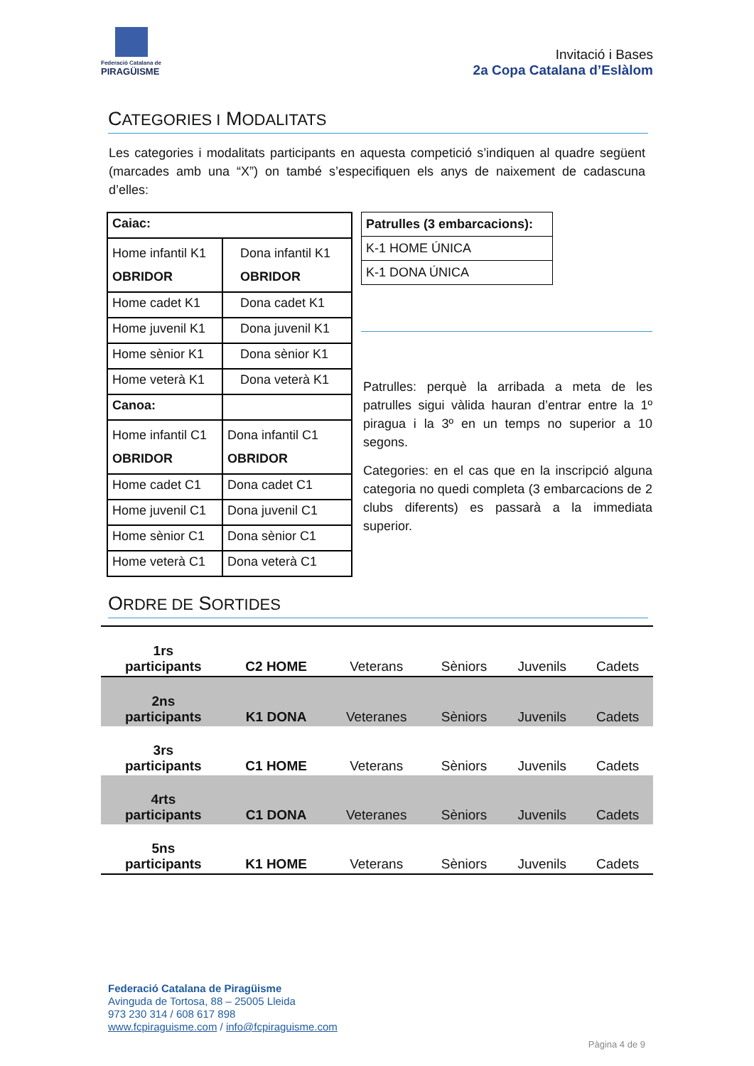Federació Catalana de
PIRAGÜISME
Invitació i Bases
2a Copa Catalana d’Eslàlom
CATEGORIES I MODALITATS
Les categories i modalitats participants en aquesta competició s’indiquen al quadre següent (marcades amb una “X”) on també s’especifiquen els anys de naixement de cadascuna d’elles:
| Caiac: | |
| Home infantil K1 OBRIDOR | Dona infantil K1 OBRIDOR |
| Home cadet K1 | Dona cadet K1 |
| Home juvenil K1 | Dona juvenil K1 |
| Home sènior K1 | Dona sènior K1 |
| Home veterà K1 | Dona veterà K1 |
| Canoa: | |
| Home infantil C1 OBRIDOR | Dona infantil C1 OBRIDOR |
| Home cadet C1 | Dona cadet C1 |
| Home juvenil C1 | Dona juvenil C1 |
| Home sènior C1 | Dona sènior C1 |
| Home veterà C1 | Dona veterà C1 |
| Patrulles (3 embarcacions): |
| K-1 HOME ÚNICA |
| K-1 DONA ÚNICA |
Patrulles: perquè la arribada a meta de les patrulles sigui vàlida hauran d’entrar entre la 1º piragua i la 3º en un temps no superior a 10 segons.
Categories: en el cas que en la inscripció alguna categoria no quedi completa (3 embarcacions de 2 clubs diferents) es passarà a la immediata superior.
ORDRE DE SORTIDES
| 1rs participants | C2 HOME | Veterans | Sèniors | Juvenils | Cadets |
| 2ns participants | K1 DONA | Veteranes | Sèniors | Juvenils | Cadets |
| 3rs participants | C1 HOME | Veterans | Sèniors | Juvenils | Cadets |
| 4rts participants | C1 DONA | Veteranes | Sèniors | Juvenils | Cadets |
| 5ns participants | K1 HOME | Veterans | Sèniors | Juvenils | Cadets |
Federació Catalana de Piragüisme
Avinguda de Tortosa, 88 – 25005 Lleida
973 230 314 / 608 617 898
www.fcpiraguisme.com / info@fcpiraguisme.com
Pàgina 4 de 9